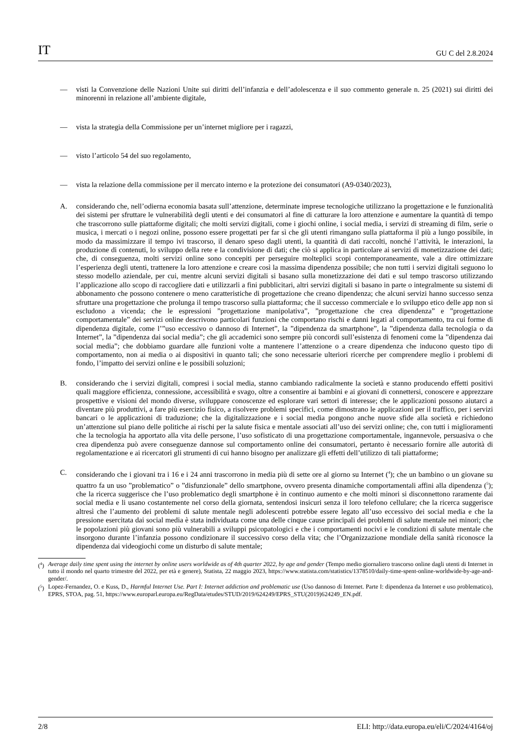IT GU C del 2.8.2024
— visti la Convenzione delle Nazioni Unite sui diritti dell’infanzia e dell’adolescenza e il suo commento generale n. 25 (2021) sui diritti dei minorenni in relazione all’ambiente digitale,
— vista la strategia della Commissione per un’internet migliore per i ragazzi,
— visto l’articolo 54 del suo regolamento,
— vista la relazione della commissione per il mercato interno e la protezione dei consumatori (A9-0340/2023),
A. considerando che, nell’odierna economia basata sull’attenzione, determinate imprese tecnologiche utilizzano la progettazione e le funzionalità dei sistemi per sfruttare le vulnerabilità degli utenti e dei consumatori al fine di catturare la loro attenzione e aumentare la quantità di tempo che trascorrono sulle piattaforme digitali; che molti servizi digitali, come i giochi online, i social media, i servizi di streaming di film, serie o musica, i mercati o i negozi online, possono essere progettati per far sì che gli utenti rimangano sulla piattaforma il più a lungo possibile, in modo da massimizzare il tempo ivi trascorso, il denaro speso dagli utenti, la quantità di dati raccolti, nonché l’attività, le interazioni, la produzione di contenuti, lo sviluppo della rete e la condivisione di dati; che ciò si applica in particolare ai servizi di monetizzazione dei dati; che, di conseguenza, molti servizi online sono concepiti per perseguire molteplici scopi contemporaneamente, vale a dire ottimizzare l’esperienza degli utenti, trattenere la loro attenzione e creare così la massima dipendenza possibile; che non tutti i servizi digitali seguono lo stesso modello aziendale, per cui, mentre alcuni servizi digitali si basano sulla monetizzazione dei dati e sul tempo trascorso utilizzando l’applicazione allo scopo di raccogliere dati e utilizzarli a fini pubblicitari, altri servizi digitali si basano in parte o integralmente su sistemi di abbonamento che possono contenere o meno caratteristiche di progettazione che creano dipendenza; che alcuni servizi hanno successo senza sfruttare una progettazione che prolunga il tempo trascorso sulla piattaforma; che il successo commerciale e lo sviluppo etico delle app non si escludono a vicenda; che le espressioni ”progettazione manipolativa”, ”progettazione che crea dipendenza” e ”progettazione comportamentale” dei servizi online descrivono particolari funzioni che comportano rischi e danni legati al comportamento, tra cui forme di dipendenza digitale, come l’”uso eccessivo o dannoso di Internet”, la ”dipendenza da smartphone”, la ”dipendenza dalla tecnologia o da Internet”, la ”dipendenza dai social media”; che gli accademici sono sempre più concordi sull’esistenza di fenomeni come la ”dipendenza dai social media”; che dobbiamo guardare alle funzioni volte a mantenere l’attenzione o a creare dipendenza che inducono questo tipo di comportamento, non ai media o ai dispositivi in quanto tali; che sono necessarie ulteriori ricerche per comprendere meglio i problemi di fondo, l’impatto dei servizi online e le possibili soluzioni;
B. considerando che i servizi digitali, compresi i social media, stanno cambiando radicalmente la società e stanno producendo effetti positivi quali maggiore efficienza, connessione, accessibilità e svago, oltre a consentire ai bambini e ai giovani di connettersi, conoscere e apprezzare prospettive e visioni del mondo diverse, sviluppare conoscenze ed esplorare vari settori di interesse; che le applicazioni possono aiutarci a diventare più produttivi, a fare più esercizio fisico, a risolvere problemi specifici, come dimostrano le applicazioni per il traffico, per i servizi bancari o le applicazioni di traduzione; che la digitalizzazione e i social media pongono anche nuove sfide alla società e richiedono un’attenzione sul piano delle politiche ai rischi per la salute fisica e mentale associati all’uso dei servizi online; che, con tutti i miglioramenti che la tecnologia ha apportato alla vita delle persone, l’uso sofisticato di una progettazione comportamentale, ingannevole, persuasiva o che crea dipendenza può avere conseguenze dannose sul comportamento online dei consumatori, pertanto è necessario fornire alle autorità di regolamentazione e ai ricercatori gli strumenti di cui hanno bisogno per analizzare gli effetti dell’utilizzo di tali piattaforme;
C. considerando che i giovani tra i 16 e i 24 anni trascorrono in media più di sette ore al giorno su Internet (<sup>4</sup>); che un bambino o un giovane su quattro fa un uso ”problematico” o ”disfunzionale” dello smartphone, ovvero presenta dinamiche comportamentali affini alla dipendenza (<sup>5</sup>); che la ricerca suggerisce che l’uso problematico degli smartphone è in continuo aumento e che molti minori si disconnettono raramente dai social media e li usano costantemente nel corso della giornata, sentendosi insicuri senza il loro telefono cellulare; che la ricerca suggerisce altresì che l’aumento dei problemi di salute mentale negli adolescenti potrebbe essere legato all’uso eccessivo dei social media e che la pressione esercitata dai social media è stata individuata come una delle cinque cause principali dei problemi di salute mentale nei minori; che le popolazioni più giovani sono più vulnerabili a sviluppi psicopatologici e che i comportamenti nocivi e le condizioni di salute mentale che insorgono durante l’infanzia possono condizionare il successivo corso della vita; che l’Organizzazione mondiale della sanità riconosce la dipendenza dai videogiochi come un disturbo di salute mentale;
(<sup>4</sup>) Average daily time spent using the internet by online users worldwide as of 4th quarter 2022, by age and gender (Tempo medio giornaliero trascorso online dagli utenti di Internet in tutto il mondo nel quarto trimestre del 2022, per età e genere), Statista, 22 maggio 2023, https://www.statista.com/statistics/1378510/daily-time-spent-online-worldwide-by-age-and-gender/.
(<sup>5</sup>) Lopez-Fernandez, O. e Kuss, D., Harmful Internet Use. Part I: Internet addiction and problematic use (Uso dannoso di Internet. Parte I: dipendenza da Internet e uso problematico), EPRS, STOA, pag. 51, https://www.europarl.europa.eu/RegData/etudes/STUD/2019/624249/EPRS_STU(2019)624249_EN.pdf.
2/8 ELI: http://data.europa.eu/eli/C/2024/4164/oj